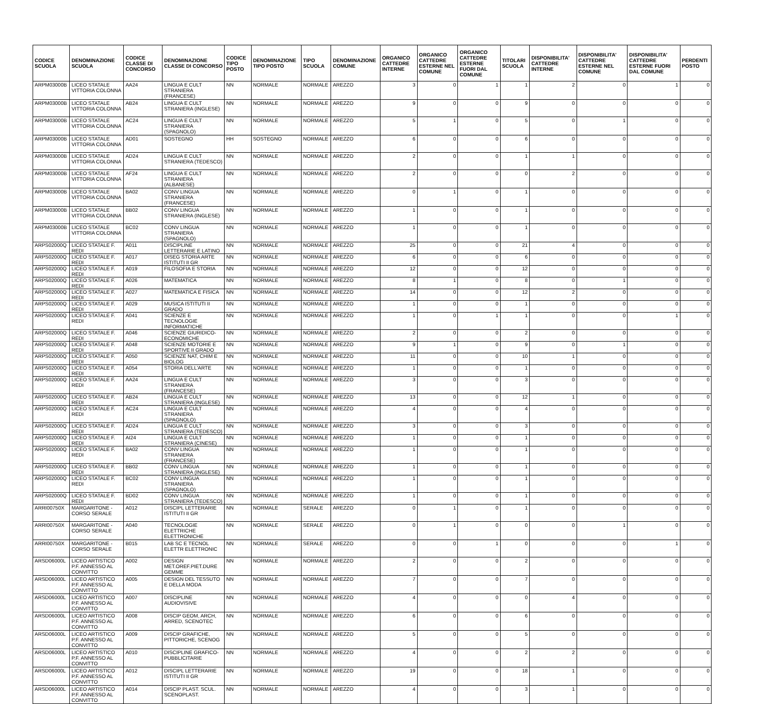| CODICE SCUOLA | DENOMINAZIONE SCUOLA | CODICE CLASSE DI CONCORSO | DENOMINAZIONE CLASSE DI CONCORSO | CODICE TIPO POSTO | DENOMINAZIONE TIPO POSTO | TIPO SCUOLA | DENOMINAZIONE COMUNE | ORGANICO CATTEDRE INTERNE | ORGANICO CATTEDRE ESTERNE NEL COMUNE | ORGANICO CATTEDRE ESTERNE FUORI DAL COMUNE | TITOLARI SCUOLA | DISPONIBILITA' CATTEDRE INTERNE | DISPONIBILITA' CATTEDRE ESTERNE NEL COMUNE | DISPONIBILITA' CATTEDRE ESTERNE FUORI DAL COMUNE | PERDENTI POSTO |
| --- | --- | --- | --- | --- | --- | --- | --- | --- | --- | --- | --- | --- | --- | --- | --- |
| ARPM03000B | LICEO STATALE VITTORIA COLONNA | AA24 | LINGUA E CULT STRANIERA (FRANCESE) | NN | NORMALE | NORMALE | AREZZO | 3 | 0 | 1 | 1 | 2 | 0 | 1 | 0 |
| ARPM03000B | LICEO STATALE VITTORIA COLONNA | AB24 | LINGUA E CULT STRANIERA (INGLESE) | NN | NORMALE | NORMALE | AREZZO | 9 | 0 | 0 | 9 | 0 | 0 | 0 | 0 |
| ARPM03000B | LICEO STATALE VITTORIA COLONNA | AC24 | LINGUA E CULT STRANIERA (SPAGNOLO) | NN | NORMALE | NORMALE | AREZZO | 5 | 1 | 0 | 5 | 0 | 1 | 0 | 0 |
| ARPM03000B | LICEO STATALE VITTORIA COLONNA | AD01 | SOSTEGNO | HH | SOSTEGNO | NORMALE | AREZZO | 6 | 0 | 0 | 6 | 0 | 0 | 0 | 0 |
| ARPM03000B | LICEO STATALE VITTORIA COLONNA | AD24 | LINGUA E CULT STRANIERA (TEDESCO) | NN | NORMALE | NORMALE | AREZZO | 2 | 0 | 0 | 1 | 1 | 0 | 0 | 0 |
| ARPM03000B | LICEO STATALE VITTORIA COLONNA | AF24 | LINGUA E CULT STRANIERA (ALBANESE) | NN | NORMALE | NORMALE | AREZZO | 2 | 0 | 0 | 0 | 2 | 0 | 0 | 0 |
| ARPM03000B | LICEO STATALE VITTORIA COLONNA | BA02 | CONV LINGUA STRANIERA (FRANCESE) | NN | NORMALE | NORMALE | AREZZO | 0 | 1 | 0 | 1 | 0 | 0 | 0 | 0 |
| ARPM03000B | LICEO STATALE VITTORIA COLONNA | BB02 | CONV LINGUA STRANIERA (INGLESE) | NN | NORMALE | NORMALE | AREZZO | 1 | 0 | 0 | 1 | 0 | 0 | 0 | 0 |
| ARPM03000B | LICEO STATALE VITTORIA COLONNA | BC02 | CONV LINGUA STRANIERA (SPAGNOLO) | NN | NORMALE | NORMALE | AREZZO | 1 | 0 | 0 | 1 | 0 | 0 | 0 | 0 |
| ARPS02000Q | LICEO STATALE F. REDI | A011 | DISCIPLINE LETTERARIE E LATINO | NN | NORMALE | NORMALE | AREZZO | 25 | 0 | 0 | 21 | 4 | 0 | 0 | 0 |
| ARPS02000Q | LICEO STATALE F. REDI | A017 | DISEG STORIA ARTE ISTITUTI II GR | NN | NORMALE | NORMALE | AREZZO | 6 | 0 | 0 | 6 | 0 | 0 | 0 | 0 |
| ARPS02000Q | LICEO STATALE F. REDI | A019 | FILOSOFIA E STORIA | NN | NORMALE | NORMALE | AREZZO | 12 | 0 | 0 | 12 | 0 | 0 | 0 | 0 |
| ARPS02000Q | LICEO STATALE F. REDI | A026 | MATEMATICA | NN | NORMALE | NORMALE | AREZZO | 8 | 1 | 0 | 8 | 0 | 1 | 0 | 0 |
| ARPS02000Q | LICEO STATALE F. REDI | A027 | MATEMATICA E FISICA | NN | NORMALE | NORMALE | AREZZO | 14 | 0 | 0 | 12 | 2 | 0 | 0 | 0 |
| ARPS02000Q | LICEO STATALE F. REDI | A029 | MUSICA ISTITUTI II GRADO | NN | NORMALE | NORMALE | AREZZO | 1 | 0 | 0 | 1 | 0 | 0 | 0 | 0 |
| ARPS02000Q | LICEO STATALE F. REDI | A041 | SCIENZE E TECNOLOGIE INFORMATICHE | NN | NORMALE | NORMALE | AREZZO | 1 | 0 | 1 | 1 | 0 | 0 | 1 | 0 |
| ARPS02000Q | LICEO STATALE F. REDI | A046 | SCIENZE GIURIDICO-ECONOMICHE | NN | NORMALE | NORMALE | AREZZO | 2 | 0 | 0 | 2 | 0 | 0 | 0 | 0 |
| ARPS02000Q | LICEO STATALE F. REDI | A048 | SCIENZE MOTORIE E SPORTIVE II GRADO | NN | NORMALE | NORMALE | AREZZO | 9 | 1 | 0 | 9 | 0 | 1 | 0 | 0 |
| ARPS02000Q | LICEO STATALE F. REDI | A050 | SCIENZE NAT, CHIM E BIOLOG | NN | NORMALE | NORMALE | AREZZO | 11 | 0 | 0 | 10 | 1 | 0 | 0 | 0 |
| ARPS02000Q | LICEO STATALE F. REDI | A054 | STORIA DELL'ARTE | NN | NORMALE | NORMALE | AREZZO | 1 | 0 | 0 | 1 | 0 | 0 | 0 | 0 |
| ARPS02000Q | LICEO STATALE F. REDI | AA24 | LINGUA E CULT STRANIERA (FRANCESE) | NN | NORMALE | NORMALE | AREZZO | 3 | 0 | 0 | 3 | 0 | 0 | 0 | 0 |
| ARPS02000Q | LICEO STATALE F. REDI | AB24 | LINGUA E CULT STRANIERA (INGLESE) | NN | NORMALE | NORMALE | AREZZO | 13 | 0 | 0 | 12 | 1 | 0 | 0 | 0 |
| ARPS02000Q | LICEO STATALE F. REDI | AC24 | LINGUA E CULT STRANIERA (SPAGNOLO) | NN | NORMALE | NORMALE | AREZZO | 4 | 0 | 0 | 4 | 0 | 0 | 0 | 0 |
| ARPS02000Q | LICEO STATALE F. REDI | AD24 | LINGUA E CULT STRANIERA (TEDESCO) | NN | NORMALE | NORMALE | AREZZO | 3 | 0 | 0 | 3 | 0 | 0 | 0 | 0 |
| ARPS02000Q | LICEO STATALE F. REDI | AI24 | LINGUA E CULT STRANIERA (CINESE) | NN | NORMALE | NORMALE | AREZZO | 1 | 0 | 0 | 1 | 0 | 0 | 0 | 0 |
| ARPS02000Q | LICEO STATALE F. REDI | BA02 | CONV LINGUA STRANIERA (FRANCESE) | NN | NORMALE | NORMALE | AREZZO | 1 | 0 | 0 | 1 | 0 | 0 | 0 | 0 |
| ARPS02000Q | LICEO STATALE F. REDI | BB02 | CONV LINGUA STRANIERA (INGLESE) | NN | NORMALE | NORMALE | AREZZO | 1 | 0 | 0 | 1 | 0 | 0 | 0 | 0 |
| ARPS02000Q | LICEO STATALE F. REDI | BC02 | CONV LINGUA STRANIERA (SPAGNOLO) | NN | NORMALE | NORMALE | AREZZO | 1 | 0 | 0 | 1 | 0 | 0 | 0 | 0 |
| ARPS02000Q | LICEO STATALE F. REDI | BD02 | CONV LINGUA STRANIERA (TEDESCO) | NN | NORMALE | NORMALE | AREZZO | 1 | 0 | 0 | 1 | 0 | 0 | 0 | 0 |
| ARRI00750X | MARGARITONE - CORSO SERALE | A012 | DISCIPL LETTERARIE ISTITUTI II GR | NN | NORMALE | SERALE | AREZZO | 0 | 1 | 0 | 1 | 0 | 0 | 0 | 0 |
| ARRI00750X | MARGARITONE - CORSO SERALE | A040 | TECNOLOGIE ELETTRICHE ELETTRONICHE | NN | NORMALE | SERALE | AREZZO | 0 | 1 | 0 | 0 | 0 | 1 | 0 | 0 |
| ARRI00750X | MARGARITONE - CORSO SERALE | B015 | LAB SC E TECNOL ELETTR ELETTRONIC | NN | NORMALE | SERALE | AREZZO | 0 | 0 | 1 | 0 | 0 | 0 | 1 | 0 |
| ARSD06000L | LICEO ARTISTICO P.F. ANNESSO AL CONVITTO | A002 | DESIGN MET.OREF.PIET.DURE GEMME | NN | NORMALE | NORMALE | AREZZO | 2 | 0 | 0 | 2 | 0 | 0 | 0 | 0 |
| ARSD06000L | LICEO ARTISTICO P.F. ANNESSO AL CONVITTO | A005 | DESIGN DEL TESSUTO E DELLA MODA | NN | NORMALE | NORMALE | AREZZO | 7 | 0 | 0 | 7 | 0 | 0 | 0 | 0 |
| ARSD06000L | LICEO ARTISTICO P.F. ANNESSO AL CONVITTO | A007 | DISCIPLINE AUDIOVISIVE | NN | NORMALE | NORMALE | AREZZO | 4 | 0 | 0 | 0 | 4 | 0 | 0 | 0 |
| ARSD06000L | LICEO ARTISTICO P.F. ANNESSO AL CONVITTO | A008 | DISCIP GEOM, ARCH, ARRED, SCENOTEC | NN | NORMALE | NORMALE | AREZZO | 6 | 0 | 0 | 6 | 0 | 0 | 0 | 0 |
| ARSD06000L | LICEO ARTISTICO P.F. ANNESSO AL CONVITTO | A009 | DISCIP GRAFICHE, PITTORICHE, SCENOG | NN | NORMALE | NORMALE | AREZZO | 5 | 0 | 0 | 5 | 0 | 0 | 0 | 0 |
| ARSD06000L | LICEO ARTISTICO P.F. ANNESSO AL CONVITTO | A010 | DISCIPLINE GRAFICO-PUBBLICITARIE | NN | NORMALE | NORMALE | AREZZO | 4 | 0 | 0 | 2 | 2 | 0 | 0 | 0 |
| ARSD06000L | LICEO ARTISTICO P.F. ANNESSO AL CONVITTO | A012 | DISCIPL LETTERARIE ISTITUTI II GR | NN | NORMALE | NORMALE | AREZZO | 19 | 0 | 0 | 18 | 1 | 0 | 0 | 0 |
| ARSD06000L | LICEO ARTISTICO P.F. ANNESSO AL CONVITTO | A014 | DISCIP PLAST. SCUL. SCENOPLAST. | NN | NORMALE | NORMALE | AREZZO | 4 | 0 | 0 | 3 | 1 | 0 | 0 | 0 |